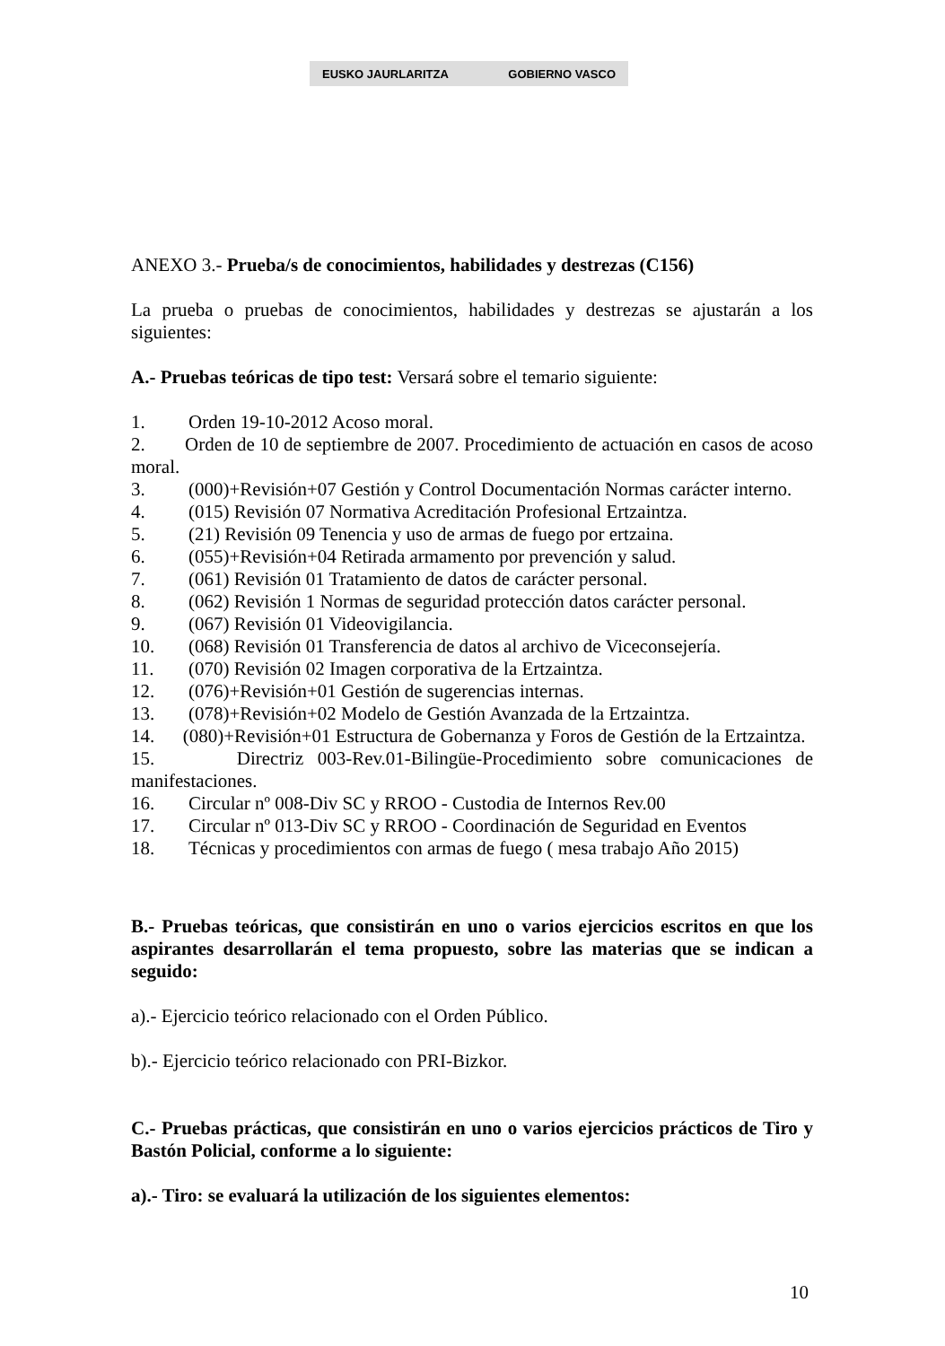EUSKO JAURLARITZA GOBIERNO VASCO
ANEXO 3.- Prueba/s de conocimientos, habilidades y destrezas (C156)
La prueba o pruebas de conocimientos, habilidades y destrezas se ajustarán a los siguientes:
A.- Pruebas teóricas de tipo test: Versará sobre el temario siguiente:
1. Orden 19-10-2012 Acoso moral.
2. Orden de 10 de septiembre de 2007. Procedimiento de actuación en casos de acoso moral.
3. (000)+Revisión+07 Gestión y Control Documentación Normas carácter interno.
4. (015) Revisión 07 Normativa Acreditación Profesional Ertzaintza.
5. (21) Revisión 09 Tenencia y uso de armas de fuego por ertzaina.
6. (055)+Revisión+04 Retirada armamento por prevención y salud.
7. (061) Revisión 01 Tratamiento de datos de carácter personal.
8. (062) Revisión 1 Normas de seguridad protección datos carácter personal.
9. (067) Revisión 01 Videovigilancia.
10. (068) Revisión 01 Transferencia de datos al archivo de Viceconsejería.
11. (070) Revisión 02 Imagen corporativa de la Ertzaintza.
12. (076)+Revisión+01 Gestión de sugerencias internas.
13. (078)+Revisión+02 Modelo de Gestión Avanzada de la Ertzaintza.
14. (080)+Revisión+01 Estructura de Gobernanza y Foros de Gestión de la Ertzaintza.
15. Directriz 003-Rev.01-Bilingüe-Procedimiento sobre comunicaciones de manifestaciones.
16. Circular nº 008-Div SC y RROO - Custodia de Internos Rev.00
17. Circular nº 013-Div SC y RROO - Coordinación de Seguridad en Eventos
18. Técnicas y procedimientos con armas de fuego ( mesa trabajo Año 2015)
B.- Pruebas teóricas, que consistirán en uno o varios ejercicios escritos en que los aspirantes desarrollarán el tema propuesto, sobre las materias que se indican a seguido:
a).- Ejercicio teórico relacionado con el Orden Público.
b).- Ejercicio teórico relacionado con PRI-Bizkor.
C.- Pruebas prácticas, que consistirán en uno o varios ejercicios prácticos de Tiro y Bastón Policial, conforme a lo siguiente:
a).- Tiro: se evaluará la utilización de los siguientes elementos:
10